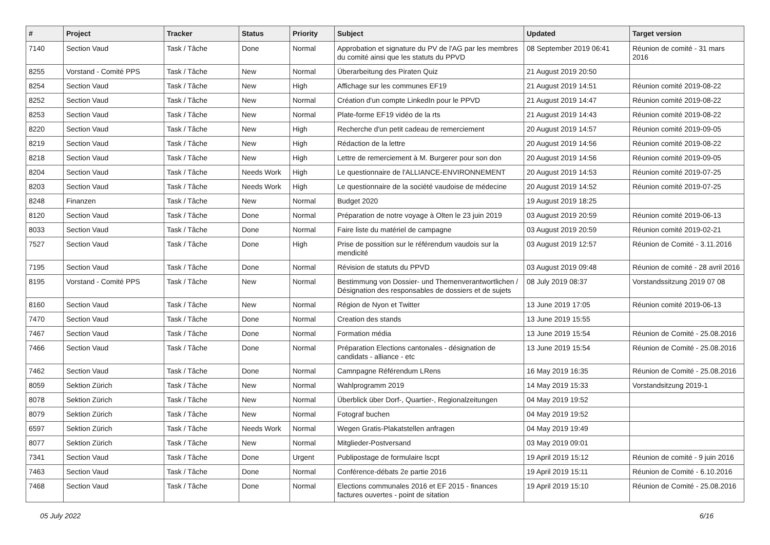| # | Project | Tracker | Status | Priority | Subject | Updated | Target version |
| --- | --- | --- | --- | --- | --- | --- | --- |
| 7140 | Section Vaud | Task / Tâche | Done | Normal | Approbation et signature du PV de l'AG par les membres du comité ainsi que les statuts du PPVD | 08 September 2019 06:41 | Réunion de comité - 31 mars 2016 |
| 8255 | Vorstand - Comité PPS | Task / Tâche | New | Normal | Überarbeitung des Piraten Quiz | 21 August 2019 20:50 | |
| 8254 | Section Vaud | Task / Tâche | New | High | Affichage sur les communes EF19 | 21 August 2019 14:51 | Réunion comité 2019-08-22 |
| 8252 | Section Vaud | Task / Tâche | New | Normal | Création d'un compte LinkedIn pour le PPVD | 21 August 2019 14:47 | Réunion comité 2019-08-22 |
| 8253 | Section Vaud | Task / Tâche | New | Normal | Plate-forme EF19 vidéo de la rts | 21 August 2019 14:43 | Réunion comité 2019-08-22 |
| 8220 | Section Vaud | Task / Tâche | New | High | Recherche d'un petit cadeau de remerciement | 20 August 2019 14:57 | Réunion comité 2019-09-05 |
| 8219 | Section Vaud | Task / Tâche | New | High | Rédaction de la lettre | 20 August 2019 14:56 | Réunion comité 2019-08-22 |
| 8218 | Section Vaud | Task / Tâche | New | High | Lettre de remerciement à M. Burgerer pour son don | 20 August 2019 14:56 | Réunion comité 2019-09-05 |
| 8204 | Section Vaud | Task / Tâche | Needs Work | High | Le questionnaire de l'ALLIANCE-ENVIRONNEMENT | 20 August 2019 14:53 | Réunion comité 2019-07-25 |
| 8203 | Section Vaud | Task / Tâche | Needs Work | High | Le questionnaire de la société vaudoise de médecine | 20 August 2019 14:52 | Réunion comité 2019-07-25 |
| 8248 | Finanzen | Task / Tâche | New | Normal | Budget 2020 | 19 August 2019 18:25 | |
| 8120 | Section Vaud | Task / Tâche | Done | Normal | Préparation de notre voyage à Olten le 23 juin 2019 | 03 August 2019 20:59 | Réunion comité 2019-06-13 |
| 8033 | Section Vaud | Task / Tâche | Done | Normal | Faire liste du matériel de campagne | 03 August 2019 20:59 | Réunion comité 2019-02-21 |
| 7527 | Section Vaud | Task / Tâche | Done | High | Prise de possition sur le référendum vaudois sur la mendicité | 03 August 2019 12:57 | Réunion de Comité - 3.11.2016 |
| 7195 | Section Vaud | Task / Tâche | Done | Normal | Révision de statuts du PPVD | 03 August 2019 09:48 | Réunion de comité - 28 avril 2016 |
| 8195 | Vorstand - Comité PPS | Task / Tâche | New | Normal | Bestimmung von Dossier- und Themenverantwortlichen / Désignation des responsables de dossiers et de sujets | 08 July 2019 08:37 | Vorstandssitzung 2019 07 08 |
| 8160 | Section Vaud | Task / Tâche | New | Normal | Région de Nyon et Twitter | 13 June 2019 17:05 | Réunion comité 2019-06-13 |
| 7470 | Section Vaud | Task / Tâche | Done | Normal | Creation des stands | 13 June 2019 15:55 | |
| 7467 | Section Vaud | Task / Tâche | Done | Normal | Formation média | 13 June 2019 15:54 | Réunion de Comité - 25.08.2016 |
| 7466 | Section Vaud | Task / Tâche | Done | Normal | Préparation Elections cantonales - désignation de candidats - alliance - etc | 13 June 2019 15:54 | Réunion de Comité - 25.08.2016 |
| 7462 | Section Vaud | Task / Tâche | Done | Normal | Camnpagne Référendum LRens | 16 May 2019 16:35 | Réunion de Comité - 25.08.2016 |
| 8059 | Sektion Zürich | Task / Tâche | New | Normal | Wahlprogramm 2019 | 14 May 2019 15:33 | Vorstandsitzung 2019-1 |
| 8078 | Sektion Zürich | Task / Tâche | New | Normal | Überblick über Dorf-, Quartier-, Regionalzeitungen | 04 May 2019 19:52 | |
| 8079 | Sektion Zürich | Task / Tâche | New | Normal | Fotograf buchen | 04 May 2019 19:52 | |
| 6597 | Sektion Zürich | Task / Tâche | Needs Work | Normal | Wegen Gratis-Plakatstellen anfragen | 04 May 2019 19:49 | |
| 8077 | Sektion Zürich | Task / Tâche | New | Normal | Mitglieder-Postversand | 03 May 2019 09:01 | |
| 7341 | Section Vaud | Task / Tâche | Done | Urgent | Publipostage de formulaire lscpt | 19 April 2019 15:12 | Réunion de comité - 9 juin 2016 |
| 7463 | Section Vaud | Task / Tâche | Done | Normal | Conférence-débats 2e partie 2016 | 19 April 2019 15:11 | Réunion de Comité - 6.10.2016 |
| 7468 | Section Vaud | Task / Tâche | Done | Normal | Elections communales 2016 et EF 2015 - finances factures ouvertes - point de sitation | 19 April 2019 15:10 | Réunion de Comité - 25.08.2016 |
05 July 2022 6/16